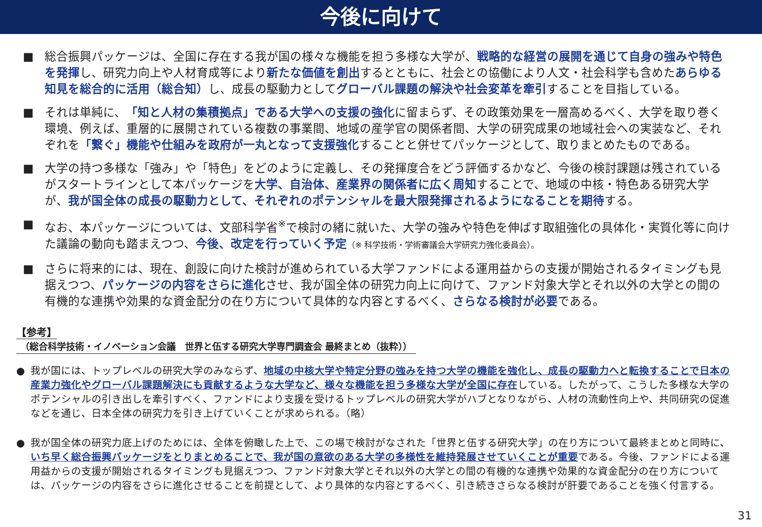今後に向けて
■ 総合振興パッケージは、全国に存在する我が国の様々な機能を担う多様な大学が、戦略的な経営の展開を通じて自身の強みや特色を発揮し、研究力向上や人材育成等により新たな価値を創出するとともに、社会との協働により人文・社会科学も含めたあらゆる知見を総合的に活用（総合知）し、成長の駆動力としてグローバル課題の解決や社会変革を牽引することを目指している。
■ それは単純に、「知と人材の集積拠点」である大学への支援の強化に留まらず、その政策効果を一層高めるべく、大学を取り巻く環境、例えば、重層的に展開されている複数の事業間、地域の産学官の関係者間、大学の研究成果の地域社会への実装など、それぞれを「繋ぐ」機能や仕組みを政府が一丸となって支援強化することと併せてパッケージとして、取りまとめたものである。
■ 大学の持つ多様な「強み」や「特色」をどのように定義し、その発揮度合をどう評価するかなど、今後の検討課題は残されているがスタートラインとして本パッケージを大学、自治体、産業界の関係者に広く周知することで、地域の中核・特色ある研究大学が、我が国全体の成長の駆動力として、それぞれのポテンシャルを最大限発揮されるようになることを期待する。
■ なお、本パッケージについては、文部科学省<sup>※</sup>で検討の緒に就いた、大学の強みや特色を伸ばす取組強化の具体化・実質化等に向けた議論の動向も踏まえつつ、今後、改定を行っていく予定（※ 科学技術・学術審議会大学研究力強化委員会）。
■ さらに将来的には、現在、創設に向けた検討が進められている大学ファンドによる運用益からの支援が開始されるタイミングも見据えつつ、パッケージの内容をさらに進化させ、我が国全体の研究力向上に向けて、ファンド対象大学とそれ以外の大学との間の有機的な連携や効果的な資金配分の在り方について具体的な内容とするべく、さらなる検討が必要である。
【参考】
（総合科学技術・イノベーション会議　世界と伍する研究大学専門調査会 最終まとめ（抜粋））
● 我が国には、トップレベルの研究大学のみならず、地域の中核大学や特定分野の強みを持つ大学の機能を強化し、成長の駆動力へと転換することで日本の産業力強化やグローバル課題解決にも貢献するような大学など、様々な機能を担う多様な大学が全国に存在している。したがって、こうした多様な大学のポテンシャルの引き出しを牽引すべく、ファンドにより支援を受けるトップレベルの研究大学がハブとなりながら、人材の流動性向上や、共同研究の促進などを通じ、日本全体の研究力を引き上げていくことが求められる。（略）
● 我が国全体の研究力底上げのためには、全体を俯瞰した上で、この場で検討がなされた「世界と伍する研究大学」の在り方について最終まとめと同時に、いち早く総合振興パッケージをとりまとめることで、我が国の意欲のある大学の多様性を維持発展させていくことが重要である。今後、ファンドによる運用益からの支援が開始されるタイミングも見据えつつ、ファンド対象大学とそれ以外の大学との間の有機的な連携や効果的な資金配分の在り方については、パッケージの内容をさらに進化させることを前提として、より具体的な内容とするべく、引き続きさらなる検討が肝要であることを強く付言する。
31